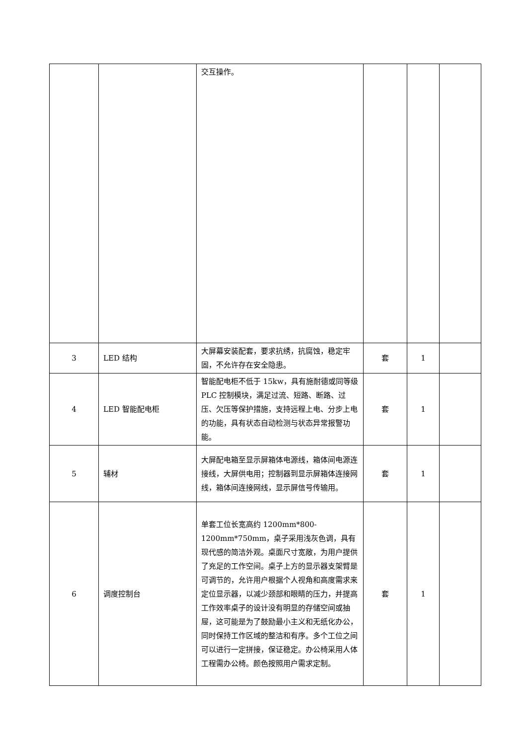| | | 交互操作。 | | | |
| 3 | LED 结构 | 大屏幕安装配套，要求抗绣，抗腐蚀，稳定牢固，不允许存在安全隐患。 | 套 | 1 | |
| 4 | LED 智能配电柜 | 智能配电柜不低于 15kw，具有施耐德或同等级 PLC 控制模块，满足过流、短路、断路、过压、欠压等保护措施，支持远程上电、分步上电的功能，具有状态自动检测与状态异常报警功能。 | 套 | 1 | |
| 5 | 辅材 | 大屏配电箱至显示屏箱体电源线，箱体间电源连接线，大屏供电用；控制器到显示屏箱体连接网线，箱体间连接网线，显示屏信号传输用。 | 套 | 1 | |
| 6 | 调度控制台 | 单套工位长宽高约 1200mm*800-1200mm*750mm，桌子采用浅灰色调，具有现代感的简洁外观。桌面尺寸宽敞，为用户提供了充足的工作空间。桌子上方的显示器支架臂是可调节的，允许用户根据个人视角和高度需求来定位显示器，以减少颈部和眼睛的压力，并提高工作效率桌子的设计没有明显的存储空间或抽屉，这可能是为了鼓励最小主义和无纸化办公，同时保持工作区域的整洁和有序。多个工位之间可以进行一定拼接，保证稳定。办公椅采用人体工程需办公椅。颜色按照用户需求定制。 | 套 | 1 | |